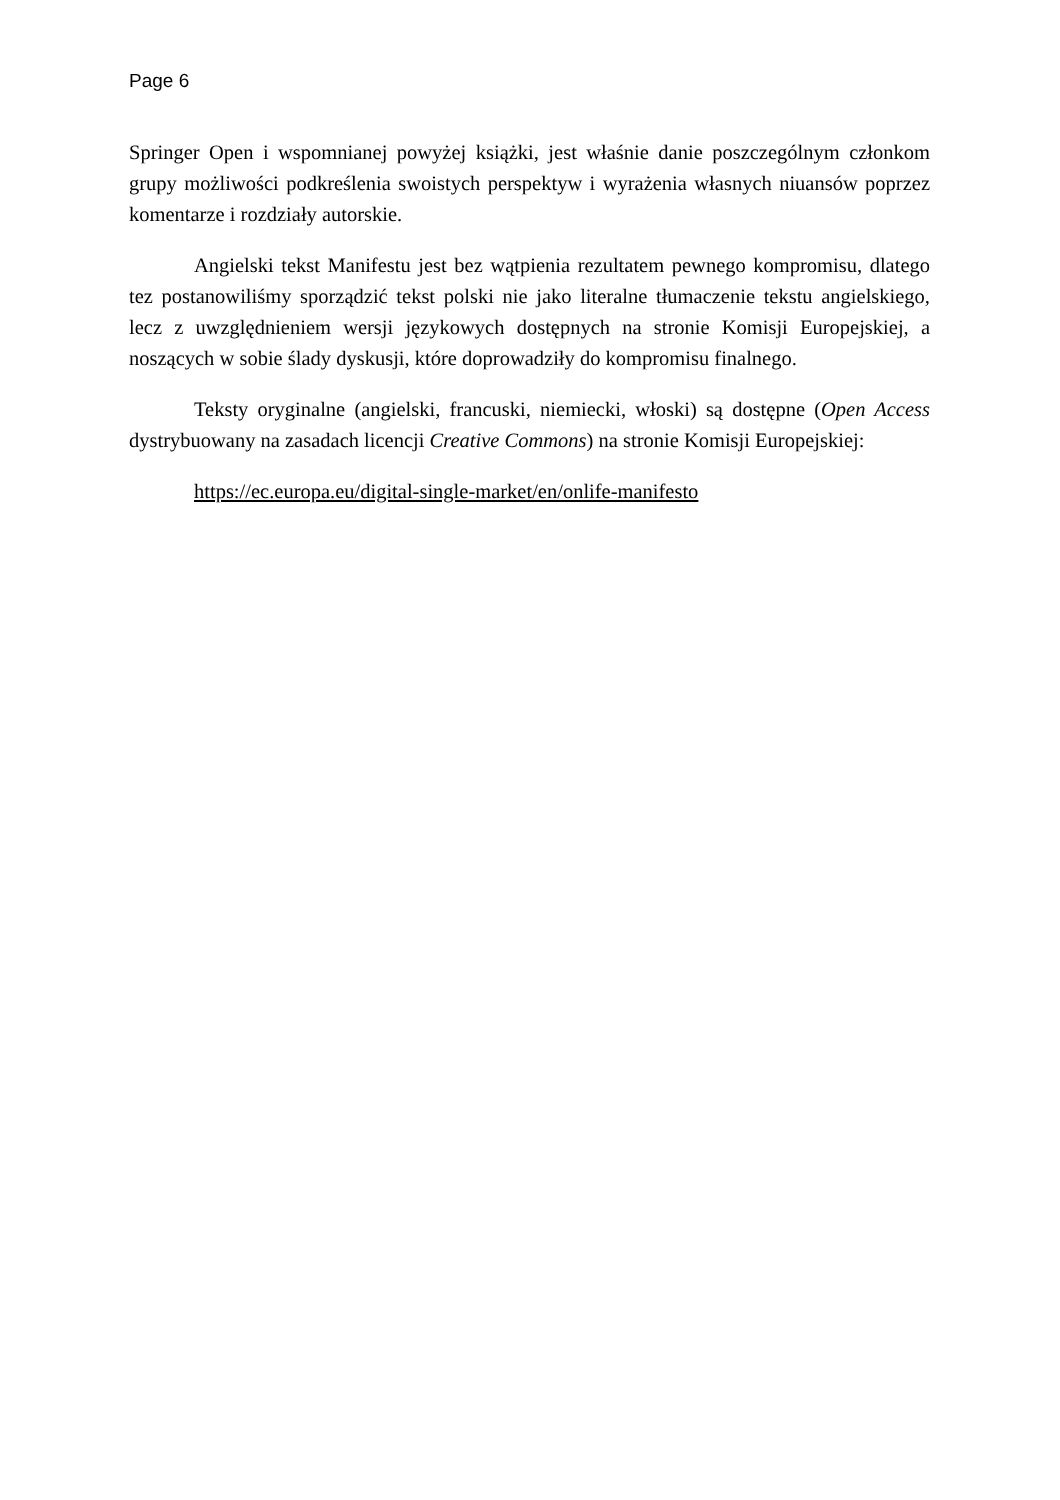Page 6
Springer Open i wspomnianej powyżej książki, jest właśnie danie poszczególnym członkom grupy możliwości podkreślenia swoistych perspektyw i wyrażenia własnych niuansów poprzez komentarze i rozdziały autorskie.
Angielski tekst Manifestu jest bez wątpienia rezultatem pewnego kompromisu, dlatego tez postanowiliśmy sporządzić tekst polski nie jako literalne tłumaczenie tekstu angielskiego, lecz z uwzględnieniem wersji językowych dostępnych na stronie Komisji Europejskiej, a noszących w sobie ślady dyskusji, które doprowadziły do kompromisu finalnego.
Teksty oryginalne (angielski, francuski, niemiecki, włoski) są dostępne (Open Access dystrybuowany na zasadach licencji Creative Commons) na stronie Komisji Europejskiej:
https://ec.europa.eu/digital-single-market/en/onlife-manifesto